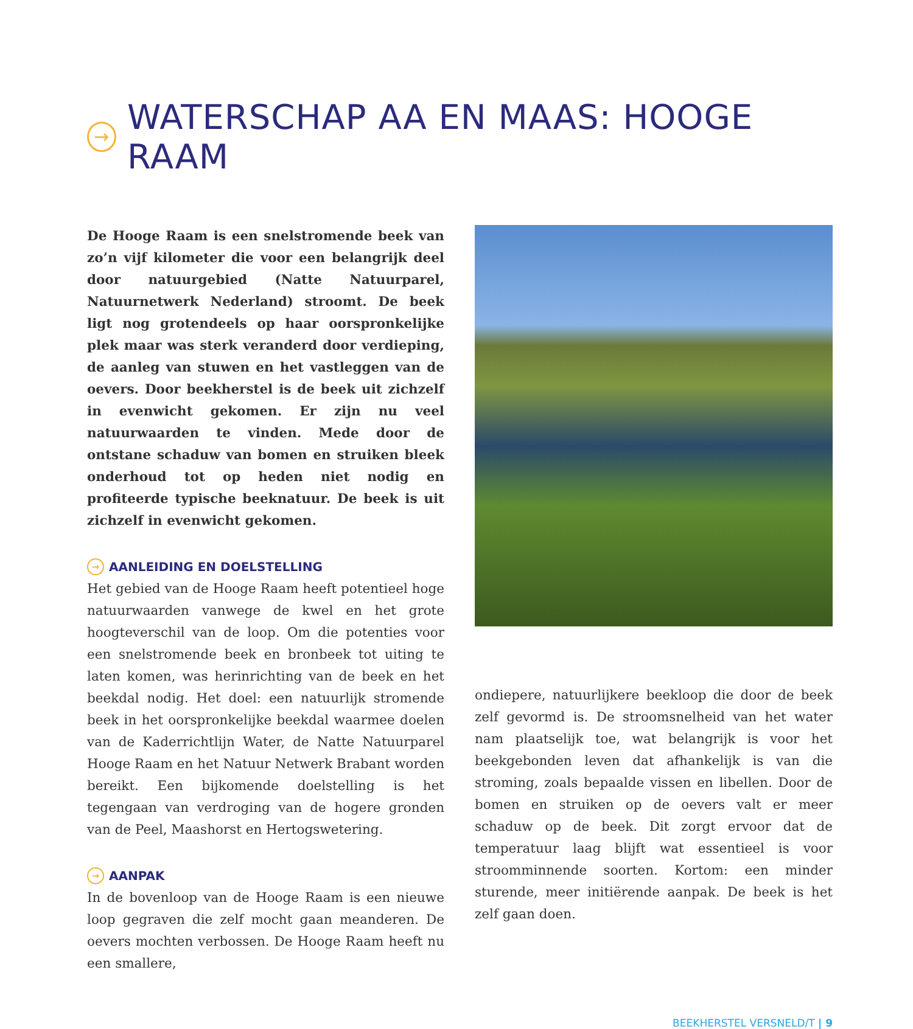→ WATERSCHAP AA EN MAAS: HOOGE RAAM
De Hooge Raam is een snelstromende beek van zo’n vijf kilometer die voor een belangrijk deel door natuurgebied (Natte Natuurparel, Natuurnetwerk Nederland) stroomt. De beek ligt nog grotendeels op haar oorspronkelijke plek maar was sterk veranderd door verdieping, de aanleg van stuwen en het vastleggen van de oevers. Door beekherstel is de beek uit zichzelf in evenwicht gekomen. Er zijn nu veel natuurwaarden te vinden. Mede door de ontstane schaduw van bomen en struiken bleek onderhoud tot op heden niet nodig en profiteerde typische beeknatuur. De beek is uit zichzelf in evenwicht gekomen.
→ AANLEIDING EN DOELSTELLING
Het gebied van de Hooge Raam heeft potentieel hoge natuurwaarden vanwege de kwel en het grote hoogteverschil van de loop. Om die potenties voor een snelstromende beek en bronbeek tot uiting te laten komen, was herinrichting van de beek en het beekdal nodig. Het doel: een natuurlijk stromende beek in het oorspronkelijke beekdal waarmee doelen van de Kaderrichtlijn Water, de Natte Natuurparel Hooge Raam en het Natuur Netwerk Brabant worden bereikt. Een bijkomende doelstelling is het tegengaan van verdroging van de hogere gronden van de Peel, Maashorst en Hertogswetering.
→ AANPAK
In de bovenloop van de Hooge Raam is een nieuwe loop gegraven die zelf mocht gaan meanderen. De oevers mochten verbossen. De Hooge Raam heeft nu een smallere,
ondiepere, natuurlijkere beekloop die door de beek zelf gevormd is. De stroomsnelheid van het water nam plaatselijk toe, wat belangrijk is voor het beekgebonden leven dat afhankelijk is van die stroming, zoals bepaalde vissen en libellen. Door de bomen en struiken op de oevers valt er meer schaduw op de beek. Dit zorgt ervoor dat de temperatuur laag blijft wat essentieel is voor stroomminnende soorten. Kortom: een minder sturende, meer initiërende aanpak. De beek is het zelf gaan doen.
BEEKHERSTEL VERSNELD/T | 9